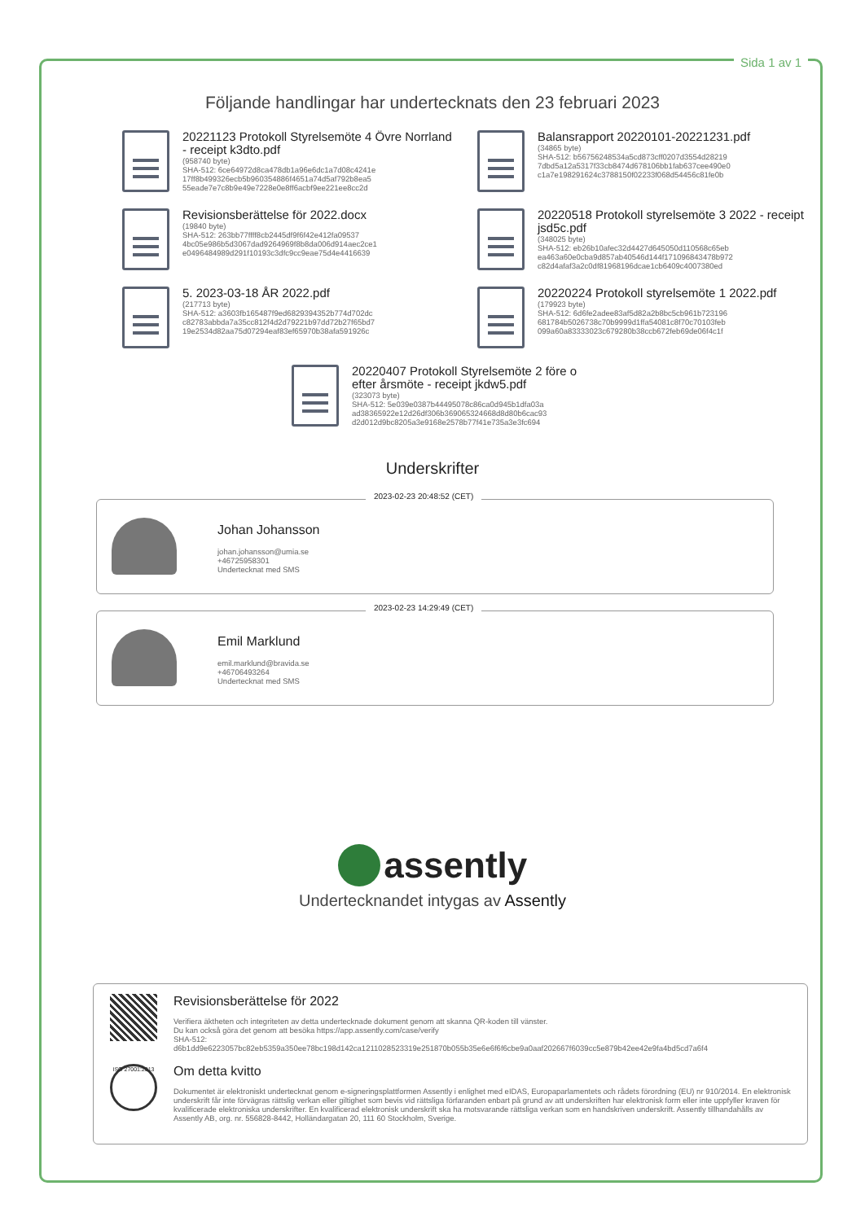Sida 1 av 1
Följande handlingar har undertecknats den 23 februari 2023
20221123 Protokoll Styrelsemöte 4 Övre Norrland - receipt k3dto.pdf
(958740 byte)
SHA-512: 6ce64972d8ca478db1a96e6dc1a7d08c4241e
17ff8b499326ecb5b960354886f4651a74d5af792b8ea5
55eade7e7c8b9e49e7228e0e8ff6acbf9ee221ee8cc2d
Balansrapport 20220101-20221231.pdf
(34865 byte)
SHA-512: b56756248534a5cd873cff0207d3554d28219
7dbd5a12a5317f33cb8474d678106bb1fab637cee490e0
c1a7e198291624c3788150f02233f068d54456c81fe0b
Revisionsberättelse för 2022.docx
(19840 byte)
SHA-512: 263bb77ffff8cb2445df9f6f42e412fa09537
4bc05e986b5d3067dad9264969f8b8da006d914aec2ce1
e0496484989d291f10193c3dfc9cc9eae75d4e4416639
20220518 Protokoll styrelsemöte 3 2022 - receipt jsd5c.pdf
(348025 byte)
SHA-512: eb26b10afec32d4427d645050d110568c65eb
ea463a60e0cba9d857ab40546d144f171096843478b972
c82d4afaf3a2c0df81968196dcae1cb6409c4007380ed
5. 2023-03-18 ÅR 2022.pdf
(217713 byte)
SHA-512: a3603fb165487f9ed6829394352b774d702dc
c82783abbda7a35cc812f4d2d79221b97dd72b27f65bd7
19e2534d82aa75d07294eaf83ef65970b38afa591926c
20220224 Protokoll styrelsemöte 1 2022.pdf
(179923 byte)
SHA-512: 6d6fe2adee83af5d82a2b8bc5cb961b723196
681784b5026738c70b9999d1ffa54081c8f70c70103feb
099a60a83333023c679280b38ccb672feb69de06f4c1f
20220407 Protokoll Styrelsemöte 2 före o efter årsmöte - receipt jkdw5.pdf
(323073 byte)
SHA-512: 5e039e0387b44495078c86ca0d945b1dfa03a
ad38365922e12d26df306b369065324668d8d80b6cac93
d2d012d9bc8205a3e9168e2578b77f41e735a3e3fc694
Underskrifter
2023-02-23 20:48:52 (CET)
Johan Johansson
johan.johansson@umia.se
+46725958301
Undertecknat med SMS
2023-02-23 14:29:49 (CET)
Emil Marklund
emil.marklund@bravida.se
+46706493264
Undertecknat med SMS
assently
Undertecknandet intygas av Assently
Revisionsberättelse för 2022
Verifiera äktheten och integriteten av detta undertecknade dokument genom att skanna QR-koden till vänster.
Du kan också göra det genom att besöka https://app.assently.com/case/verify
SHA-512:
d6b1dd9e6223057bc82eb5359a350ee78bc198d142ca1211028523319e251870b055b35e6e6f6f6cbe9a0aaf202667f6039cc5e879b42ee42e9fa4bd5cd7a6f4
ISO 27001:2013
Om detta kvitto
Dokumentet är elektroniskt undertecknat genom e-signeringsplattformen Assently i enlighet med eIDAS, Europaparlamentets och rådets förordning (EU) nr 910/2014. En elektronisk underskrift får inte förvägras rättslig verkan eller giltighet som bevis vid rättsliga förfaranden enbart på grund av att underskriften har elektronisk form eller inte uppfyller kraven för kvalificerade elektroniska underskrifter. En kvalificerad elektronisk underskrift ska ha motsvarande rättsliga verkan som en handskriven underskrift. Assently tillhandahålls av Assently AB, org. nr. 556828-8442, Holländargatan 20, 111 60 Stockholm, Sverige.